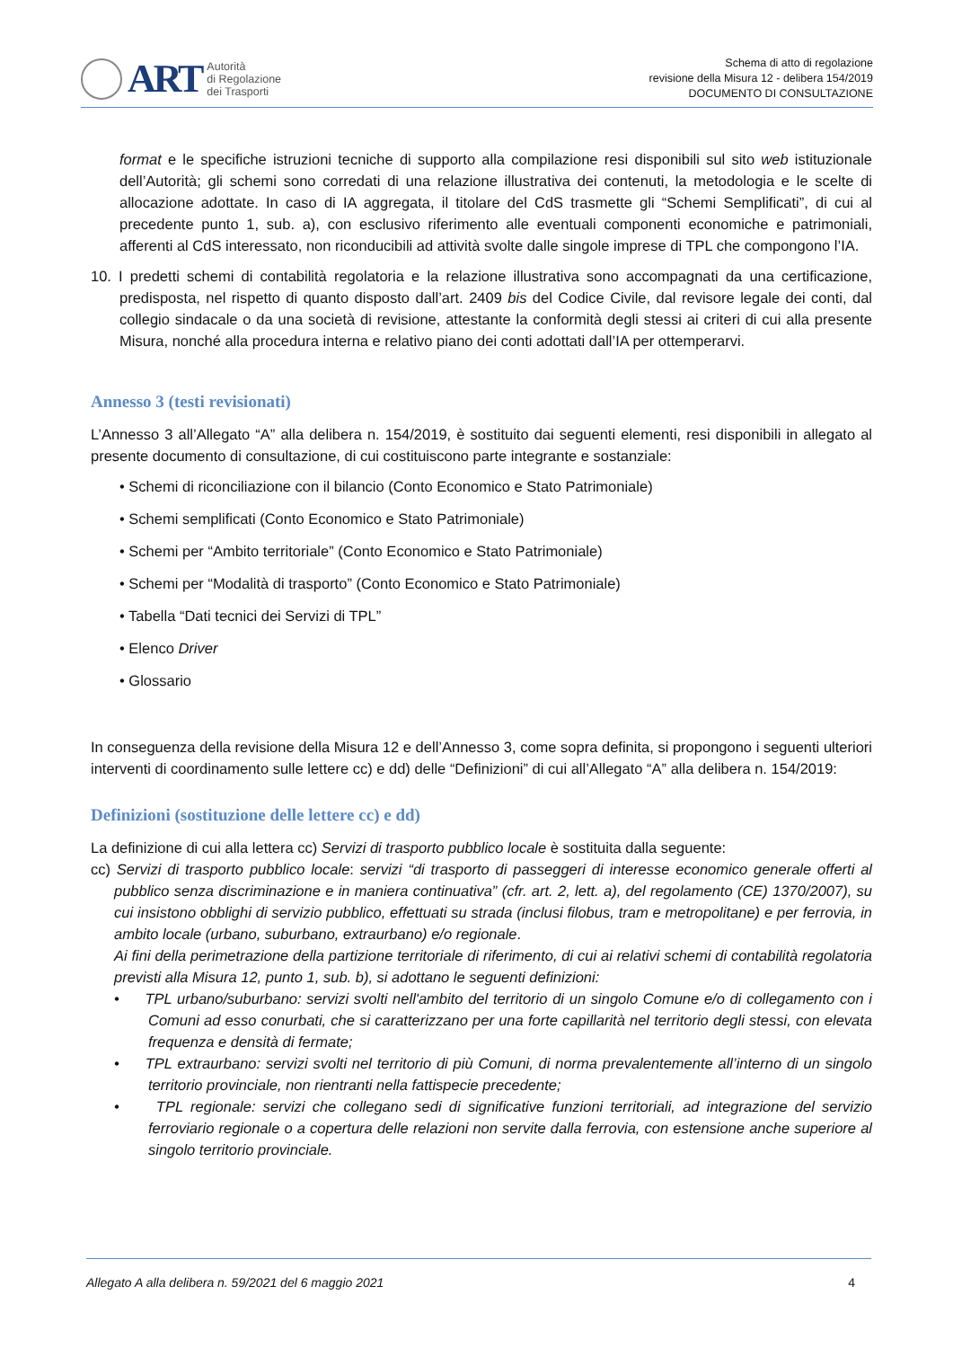ART
Autorità
di Regolazione
dei Trasporti
Schema di atto di regolazione
revisione della Misura 12 - delibera 154/2019
DOCUMENTO DI CONSULTAZIONE
format e le specifiche istruzioni tecniche di supporto alla compilazione resi disponibili sul sito web istituzionale dell’Autorità; gli schemi sono corredati di una relazione illustrativa dei contenuti, la metodologia e le scelte di allocazione adottate. In caso di IA aggregata, il titolare del CdS trasmette gli “Schemi Semplificati”, di cui al precedente punto 1, sub. a), con esclusivo riferimento alle eventuali componenti economiche e patrimoniali, afferenti al CdS interessato, non riconducibili ad attività svolte dalle singole imprese di TPL che compongono l’IA.
10. I predetti schemi di contabilità regolatoria e la relazione illustrativa sono accompagnati da una certificazione, predisposta, nel rispetto di quanto disposto dall’art. 2409 bis del Codice Civile, dal revisore legale dei conti, dal collegio sindacale o da una società di revisione, attestante la conformità degli stessi ai criteri di cui alla presente Misura, nonché alla procedura interna e relativo piano dei conti adottati dall’IA per ottemperarvi.
Annesso 3 (testi revisionati)
L’Annesso 3 all’Allegato “A” alla delibera n. 154/2019, è sostituito dai seguenti elementi, resi disponibili in allegato al presente documento di consultazione, di cui costituiscono parte integrante e sostanziale:
• Schemi di riconciliazione con il bilancio (Conto Economico e Stato Patrimoniale)
• Schemi semplificati (Conto Economico e Stato Patrimoniale)
• Schemi per “Ambito territoriale” (Conto Economico e Stato Patrimoniale)
• Schemi per “Modalità di trasporto” (Conto Economico e Stato Patrimoniale)
• Tabella “Dati tecnici dei Servizi di TPL”
• Elenco Driver
• Glossario
In conseguenza della revisione della Misura 12 e dell’Annesso 3, come sopra definita, si propongono i seguenti ulteriori interventi di coordinamento sulle lettere cc) e dd) delle “Definizioni” di cui all’Allegato “A” alla delibera n. 154/2019:
Definizioni (sostituzione delle lettere cc) e dd)
La definizione di cui alla lettera cc) Servizi di trasporto pubblico locale è sostituita dalla seguente:
cc) Servizi di trasporto pubblico locale: servizi “di trasporto di passeggeri di interesse economico generale offerti al pubblico senza discriminazione e in maniera continuativa” (cfr. art. 2, lett. a), del regolamento (CE) 1370/2007), su cui insistono obblighi di servizio pubblico, effettuati su strada (inclusi filobus, tram e metropolitane) e per ferrovia, in ambito locale (urbano, suburbano, extraurbano) e/o regionale.
Ai fini della perimetrazione della partizione territoriale di riferimento, di cui ai relativi schemi di contabilità regolatoria previsti alla Misura 12, punto 1, sub. b), si adottano le seguenti definizioni:
• TPL urbano/suburbano: servizi svolti nell'ambito del territorio di un singolo Comune e/o di collegamento con i Comuni ad esso conurbati, che si caratterizzano per una forte capillarità nel territorio degli stessi, con elevata frequenza e densità di fermate;
• TPL extraurbano: servizi svolti nel territorio di più Comuni, di norma prevalentemente all’interno di un singolo territorio provinciale, non rientranti nella fattispecie precedente;
• TPL regionale: servizi che collegano sedi di significative funzioni territoriali, ad integrazione del servizio ferroviario regionale o a copertura delle relazioni non servite dalla ferrovia, con estensione anche superiore al singolo territorio provinciale.
Allegato A alla delibera n. 59/2021 del 6 maggio 2021 4